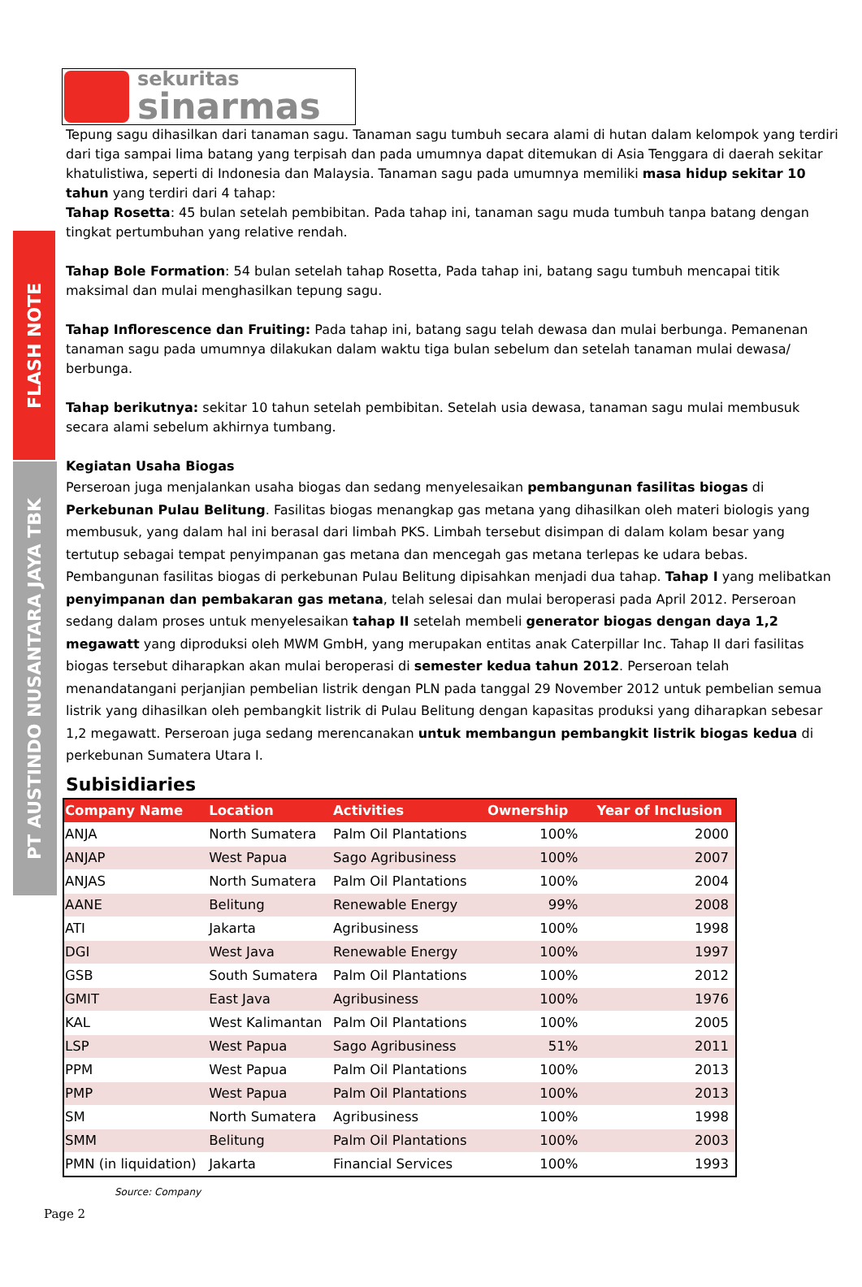FLASH NOTE
PT AUSTINDO NUSANTARA JAYA TBK
sekuritas
sinarmas
Tepung sagu dihasilkan dari tanaman sagu. Tanaman sagu tumbuh secara alami di hutan dalam kelompok yang terdiri dari tiga sampai lima batang yang terpisah dan pada umumnya dapat ditemukan di Asia Tenggara di daerah sekitar khatulistiwa, seperti di Indonesia dan Malaysia. Tanaman sagu pada umumnya memiliki masa hidup sekitar 10 tahun yang terdiri dari 4 tahap:
Tahap Rosetta: 45 bulan setelah pembibitan. Pada tahap ini, tanaman sagu muda tumbuh tanpa batang dengan tingkat pertumbuhan yang relative rendah.
Tahap Bole Formation: 54 bulan setelah tahap Rosetta, Pada tahap ini, batang sagu tumbuh mencapai titik maksimal dan mulai menghasilkan tepung sagu.
Tahap Inflorescence dan Fruiting: Pada tahap ini, batang sagu telah dewasa dan mulai berbunga. Pemanenan tanaman sagu pada umumnya dilakukan dalam waktu tiga bulan sebelum dan setelah tanaman mulai dewasa/ berbunga.
Tahap berikutnya: sekitar 10 tahun setelah pembibitan. Setelah usia dewasa, tanaman sagu mulai membusuk secara alami sebelum akhirnya tumbang.
Kegiatan Usaha Biogas
Perseroan juga menjalankan usaha biogas dan sedang menyelesaikan pembangunan fasilitas biogas di Perkebunan Pulau Belitung. Fasilitas biogas menangkap gas metana yang dihasilkan oleh materi biologis yang membusuk, yang dalam hal ini berasal dari limbah PKS. Limbah tersebut disimpan di dalam kolam besar yang tertutup sebagai tempat penyimpanan gas metana dan mencegah gas metana terlepas ke udara bebas. Pembangunan fasilitas biogas di perkebunan Pulau Belitung dipisahkan menjadi dua tahap. Tahap I yang melibatkan penyimpanan dan pembakaran gas metana, telah selesai dan mulai beroperasi pada April 2012. Perseroan sedang dalam proses untuk menyelesaikan tahap II setelah membeli generator biogas dengan daya 1,2 megawatt yang diproduksi oleh MWM GmbH, yang merupakan entitas anak Caterpillar Inc. Tahap II dari fasilitas biogas tersebut diharapkan akan mulai beroperasi di semester kedua tahun 2012. Perseroan telah menandatangani perjanjian pembelian listrik dengan PLN pada tanggal 29 November 2012 untuk pembelian semua listrik yang dihasilkan oleh pembangkit listrik di Pulau Belitung dengan kapasitas produksi yang diharapkan sebesar 1,2 megawatt. Perseroan juga sedang merencanakan untuk membangun pembangkit listrik biogas kedua di perkebunan Sumatera Utara I.
Subisidiaries
| Company Name | Location | Activities | Ownership | Year of Inclusion |
| --- | --- | --- | --- | --- |
| ANJA | North Sumatera | Palm Oil Plantations | 100% | 2000 |
| ANJAP | West Papua | Sago Agribusiness | 100% | 2007 |
| ANJAS | North Sumatera | Palm Oil Plantations | 100% | 2004 |
| AANE | Belitung | Renewable Energy | 99% | 2008 |
| ATI | Jakarta | Agribusiness | 100% | 1998 |
| DGI | West Java | Renewable Energy | 100% | 1997 |
| GSB | South Sumatera | Palm Oil Plantations | 100% | 2012 |
| GMIT | East Java | Agribusiness | 100% | 1976 |
| KAL | West Kalimantan | Palm Oil Plantations | 100% | 2005 |
| LSP | West Papua | Sago Agribusiness | 51% | 2011 |
| PPM | West Papua | Palm Oil Plantations | 100% | 2013 |
| PMP | West Papua | Palm Oil Plantations | 100% | 2013 |
| SM | North Sumatera | Agribusiness | 100% | 1998 |
| SMM | Belitung | Palm Oil Plantations | 100% | 2003 |
| PMN (in liquidation) | Jakarta | Financial Services | 100% | 1993 |
Source: Company
Page 2